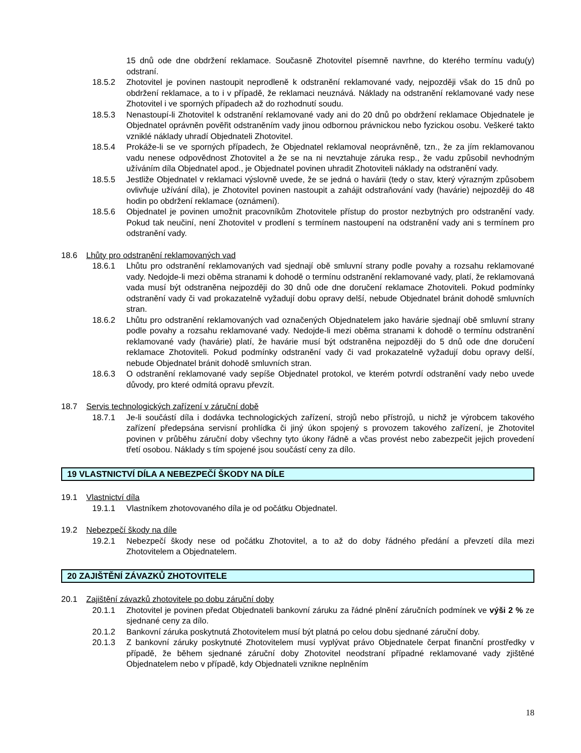15 dnů ode dne obdržení reklamace. Současně Zhotovitel písemně navrhne, do kterého termínu vadu(y) odstraní.
18.5.2 Zhotovitel je povinen nastoupit neprodleně k odstranění reklamované vady, nejpozději však do 15 dnů po obdržení reklamace, a to i v případě, že reklamaci neuznává. Náklady na odstranění reklamované vady nese Zhotovitel i ve sporných případech až do rozhodnutí soudu.
18.5.3 Nenastoupí-li Zhotovitel k odstranění reklamované vady ani do 20 dnů po obdržení reklamace Objednatele je Objednatel oprávněn pověřit odstraněním vady jinou odbornou právnickou nebo fyzickou osobu. Veškeré takto vzniklé náklady uhradí Objednateli Zhotovitel.
18.5.4 Prokáže-li se ve sporných případech, že Objednatel reklamoval neoprávněně, tzn., že za jím reklamovanou vadu nenese odpovědnost Zhotovitel a že se na ni nevztahuje záruka resp., že vadu způsobil nevhodným užíváním díla Objednatel apod., je Objednatel povinen uhradit Zhotoviteli náklady na odstranění vady.
18.5.5 Jestliže Objednatel v reklamaci výslovně uvede, že se jedná o havárii (tedy o stav, který výrazným způsobem ovlivňuje užívání díla), je Zhotovitel povinen nastoupit a zahájit odstraňování vady (havárie) nejpozději do 48 hodin po obdržení reklamace (oznámení).
18.5.6 Objednatel je povinen umožnit pracovníkům Zhotovitele přístup do prostor nezbytných pro odstranění vady. Pokud tak neučiní, není Zhotovitel v prodlení s termínem nastoupení na odstranění vady ani s termínem pro odstranění vady.
18.6 Lhůty pro odstranění reklamovaných vad
18.6.1 Lhůtu pro odstranění reklamovaných vad sjednají obě smluvní strany podle povahy a rozsahu reklamované vady. Nedojde-li mezi oběma stranami k dohodě o termínu odstranění reklamované vady, platí, že reklamovaná vada musí být odstraněna nejpozději do 30 dnů ode dne doručení reklamace Zhotoviteli. Pokud podmínky odstranění vady či vad prokazatelně vyžadují dobu opravy delší, nebude Objednatel bránit dohodě smluvních stran.
18.6.2 Lhůtu pro odstranění reklamovaných vad označených Objednatelem jako havárie sjednají obě smluvní strany podle povahy a rozsahu reklamované vady. Nedojde-li mezi oběma stranami k dohodě o termínu odstranění reklamované vady (havárie) platí, že havárie musí být odstraněna nejpozději do 5 dnů ode dne doručení reklamace Zhotoviteli. Pokud podmínky odstranění vady či vad prokazatelně vyžadují dobu opravy delší, nebude Objednatel bránit dohodě smluvních stran.
18.6.3 O odstranění reklamované vady sepíše Objednatel protokol, ve kterém potvrdí odstranění vady nebo uvede důvody, pro které odmítá opravu převzít.
18.7 Servis technologických zařízení v záruční době
18.7.1 Je-li součástí díla i dodávka technologických zařízení, strojů nebo přístrojů, u nichž je výrobcem takového zařízení předepsána servisní prohlídka či jiný úkon spojený s provozem takového zařízení, je Zhotovitel povinen v průběhu záruční doby všechny tyto úkony řádně a včas provést nebo zabezpečit jejich provedení třetí osobou. Náklady s tím spojené jsou součástí ceny za dílo.
19 VLASTNICTVÍ DÍLA A NEBEZPEČÍ ŠKODY NA DÍLE
19.1 Vlastnictví díla
19.1.1 Vlastníkem zhotovovaného díla je od počátku Objednatel.
19.2 Nebezpečí škody na díle
19.2.1 Nebezpečí škody nese od počátku Zhotovitel, a to až do doby řádného předání a převzetí díla mezi Zhotovitelem a Objednatelem.
20 ZAJIŠTĚNÍ ZÁVAZKŮ ZHOTOVITELE
20.1 Zajištění závazků zhotovitele po dobu záruční doby
20.1.1 Zhotovitel je povinen předat Objednateli bankovní záruku za řádné plnění záručních podmínek ve výši 2 % ze sjednané ceny za dílo.
20.1.2 Bankovní záruka poskytnutá Zhotovitelem musí být platná po celou dobu sjednané záruční doby.
20.1.3 Z bankovní záruky poskytnuté Zhotovitelem musí vyplývat právo Objednatele čerpat finanční prostředky v případě, že během sjednané záruční doby Zhotovitel neodstraní případné reklamované vady zjištěné Objednatelem nebo v případě, kdy Objednateli vznikne neplněním
18